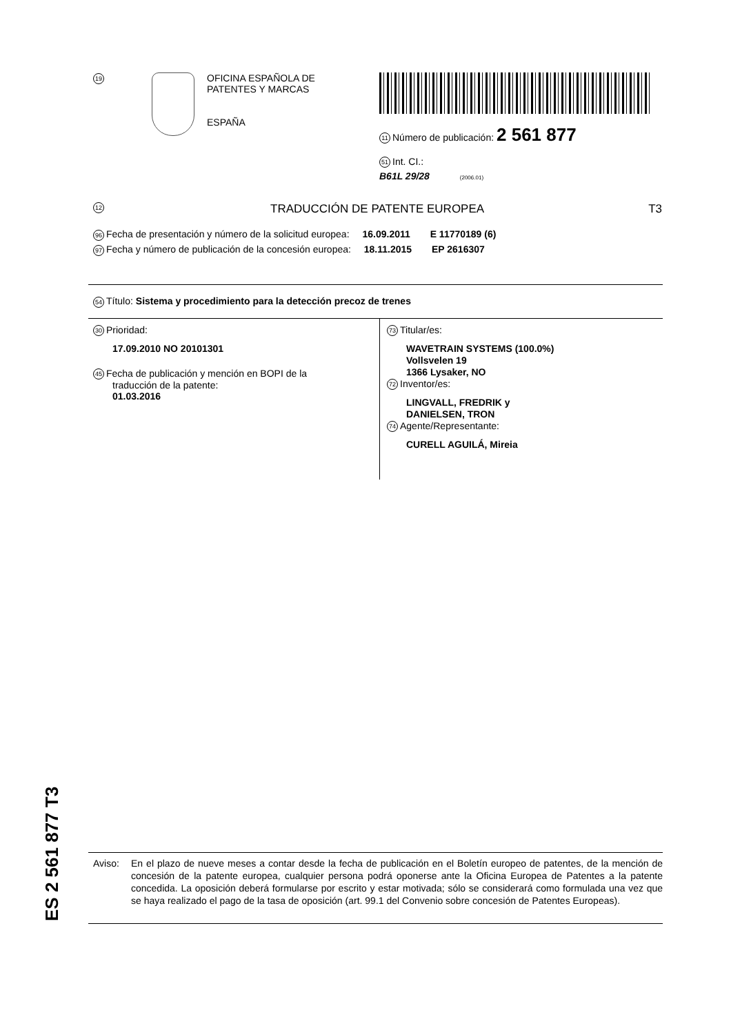19
OFICINA ESPAÑOLA DE
PATENTES Y MARCAS
ESPAÑA
11 Número de publicación: 2 561 877
51 Int. CI.:
B61L 29/28 (2006.01)
12 TRADUCCIÓN DE PATENTE EUROPEA T3
96 Fecha de presentación y número de la solicitud europea: 16.09.2011 E 11770189 (6)
97 Fecha y número de publicación de la concesión europea: 18.11.2015 EP 2616307
54 Título: Sistema y procedimiento para la detección precoz de trenes
30 Prioridad:
17.09.2010 NO 20101301
45 Fecha de publicación y mención en BOPI de la
traducción de la patente:
01.03.2016
73 Titular/es:
WAVETRAIN SYSTEMS (100.0%)
Vollsvelen 19
1366 Lysaker, NO
72 Inventor/es:
LINGVALL, FREDRIK y
DANIELSEN, TRON
74 Agente/Representante:
CURELL AGUILÁ, Mireia
ES 2 561 877 T3
Aviso: En el plazo de nueve meses a contar desde la fecha de publicación en el Boletín europeo de patentes, de la mención de concesión de la patente europea, cualquier persona podrá oponerse ante la Oficina Europea de Patentes a la patente concedida. La oposición deberá formularse por escrito y estar motivada; sólo se considerará como formulada una vez que se haya realizado el pago de la tasa de oposición (art. 99.1 del Convenio sobre concesión de Patentes Europeas).